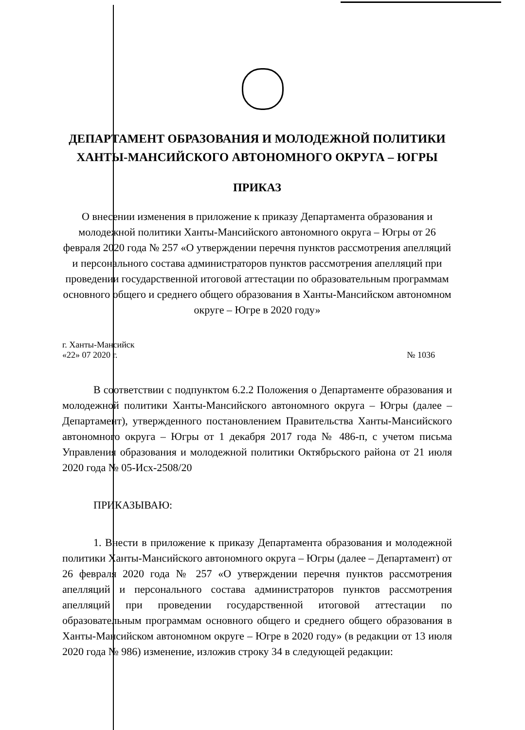ДЕПАРТАМЕНТ ОБРАЗОВАНИЯ И МОЛОДЕЖНОЙ ПОЛИТИКИ
ХАНТЫ-МАНСИЙСКОГО АВТОНОМНОГО ОКРУГА – ЮГРЫ
ПРИКАЗ
О внесении изменения в приложение к приказу Департамента образования и молодежной политики Ханты-Мансийского автономного округа – Югры от 26 февраля 2020 года № 257 «О утверждении перечня пунктов рассмотрения апелляций и персонального состава администраторов пунктов рассмотрения апелляций при проведении государственной итоговой аттестации по образовательным программам основного общего и среднего общего образования в Ханты-Мансийском автономном округе – Югре в 2020 году»
г. Ханты-Мансийск
«22» 07 2020 г. № 1036
В соответствии с подпунктом 6.2.2 Положения о Департаменте образования и молодежной политики Ханты-Мансийского автономного округа – Югры (далее – Департамент), утвержденного постановлением Правительства Ханты-Мансийского автономного округа – Югры от 1 декабря 2017 года № 486-п, с учетом письма Управления образования и молодежной политики Октябрьского района от 21 июля 2020 года № 05-Исх-2508/20
ПРИКАЗЫВАЮ:
1. Внести в приложение к приказу Департамента образования и молодежной политики Ханты-Мансийского автономного округа – Югры (далее – Департамент) от 26 февраля 2020 года № 257 «О утверждении перечня пунктов рассмотрения апелляций и персонального состава администраторов пунктов рассмотрения апелляций при проведении государственной итоговой аттестации по образовательным программам основного общего и среднего общего образования в Ханты-Мансийском автономном округе – Югре в 2020 году» (в редакции от 13 июля 2020 года № 986) изменение, изложив строку 34 в следующей редакции: